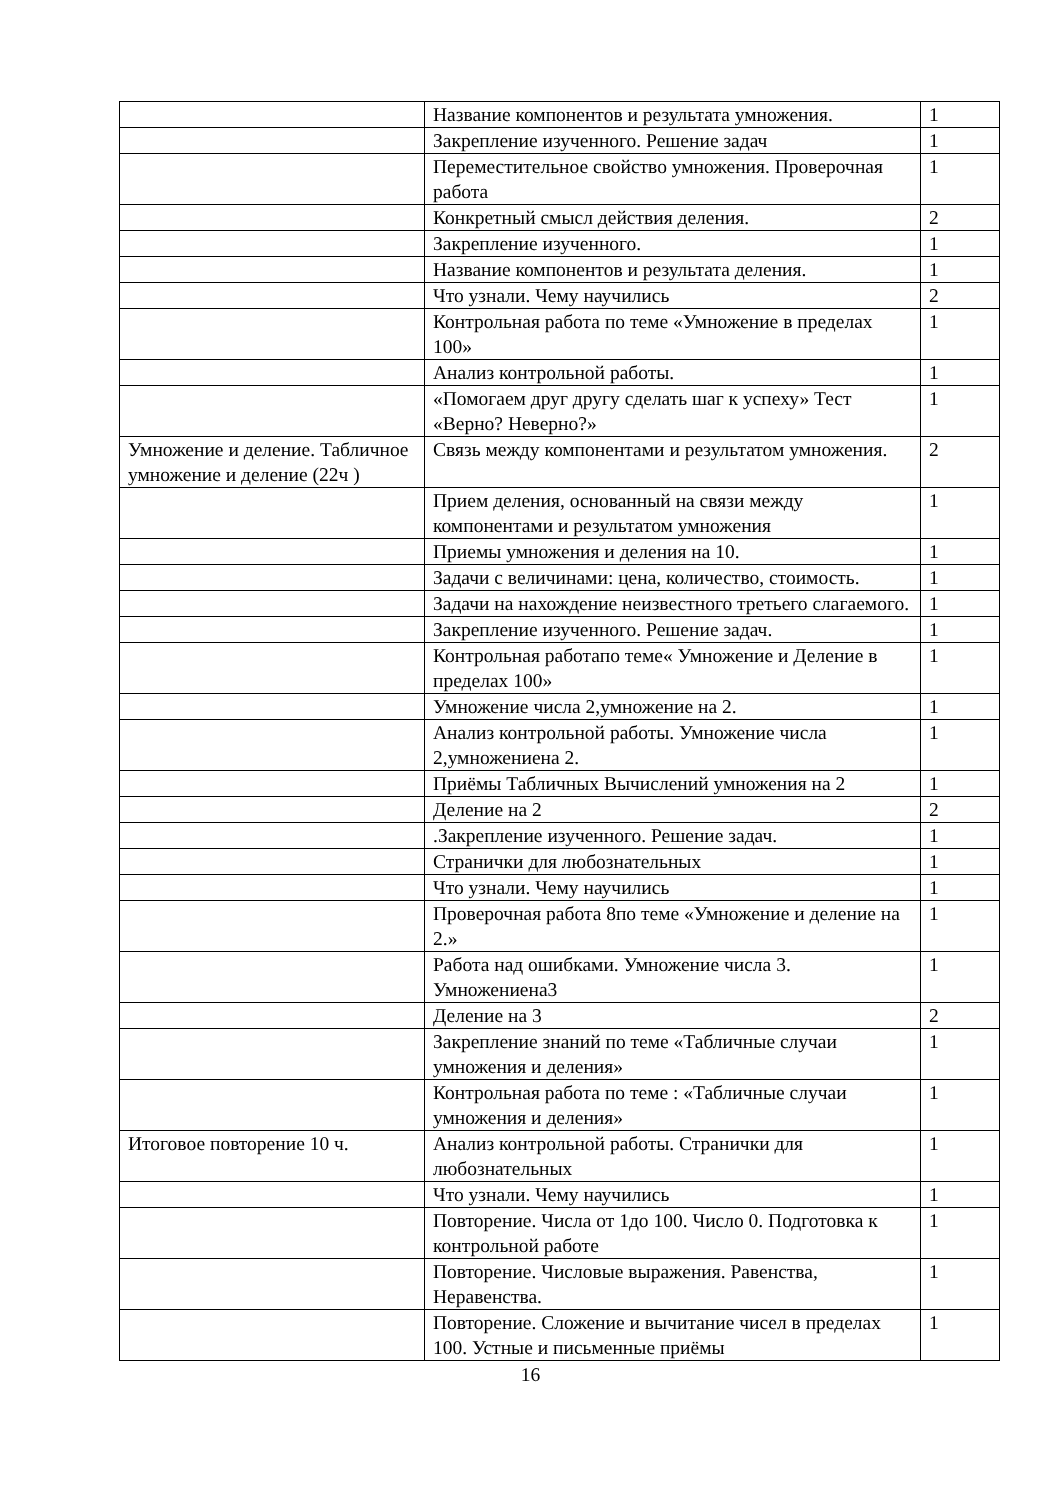| | Название компонентов и результата умножения. | 1 |
| | Закрепление изученного. Решение задач | 1 |
| | Переместительное свойство умножения. Проверочная работа | 1 |
| | Конкретный смысл действия деления. | 2 |
| | Закрепление изученного. | 1 |
| | Название компонентов и результата деления. | 1 |
| | Что узнали. Чему научились | 2 |
| | Контрольная работа по теме «Умножение в пределах 100» | 1 |
| | Анализ контрольной работы. | 1 |
| | «Помогаем друг другу сделать шаг к успеху» Тест «Верно? Неверно?» | 1 |
| Умножение и деление. Табличное умножение и деление (22ч ) | Связь между компонентами и результатом умножения. | 2 |
| | Прием деления, основанный на связи между компонентами и результатом умножения | 1 |
| | Приемы умножения и деления на 10. | 1 |
| | Задачи с величинами: цена, количество, стоимость. | 1 |
| | Задачи на нахождение неизвестного третьего слагаемого. | 1 |
| | Закрепление изученного. Решение задач. | 1 |
| | Контрольная работапо теме« Умножение и Деление в пределах 100» | 1 |
| | Умножение числа 2,умножение на 2. | 1 |
| | Анализ контрольной работы. Умножение числа 2,умножениена 2. | 1 |
| | Приёмы Табличных Вычислений умножения на 2 | 1 |
| | Деление на 2 | 2 |
| | .Закрепление изученного. Решение задач. | 1 |
| | Странички для любознательных | 1 |
| | Что узнали. Чему научились | 1 |
| | Проверочная работа 8по теме «Умножение и деление на 2.» | 1 |
| | Работа над ошибками. Умножение числа 3. Умножениена3 | 1 |
| | Деление на 3 | 2 |
| | Закрепление знаний по теме «Табличные случаи умножения и деления» | 1 |
| | Контрольная работа по теме : «Табличные случаи умножения и деления» | 1 |
| Итоговое повторение 10 ч. | Анализ контрольной работы. Странички для любознательных | 1 |
| | Что узнали. Чему научились | 1 |
| | Повторение. Числа от 1до 100. Число 0. Подготовка к контрольной работе | 1 |
| | Повторение. Числовые выражения. Равенства, Неравенства. | 1 |
| | Повторение. Сложение и вычитание чисел в пределах 100. Устные и письменные приёмы | 1 |
16